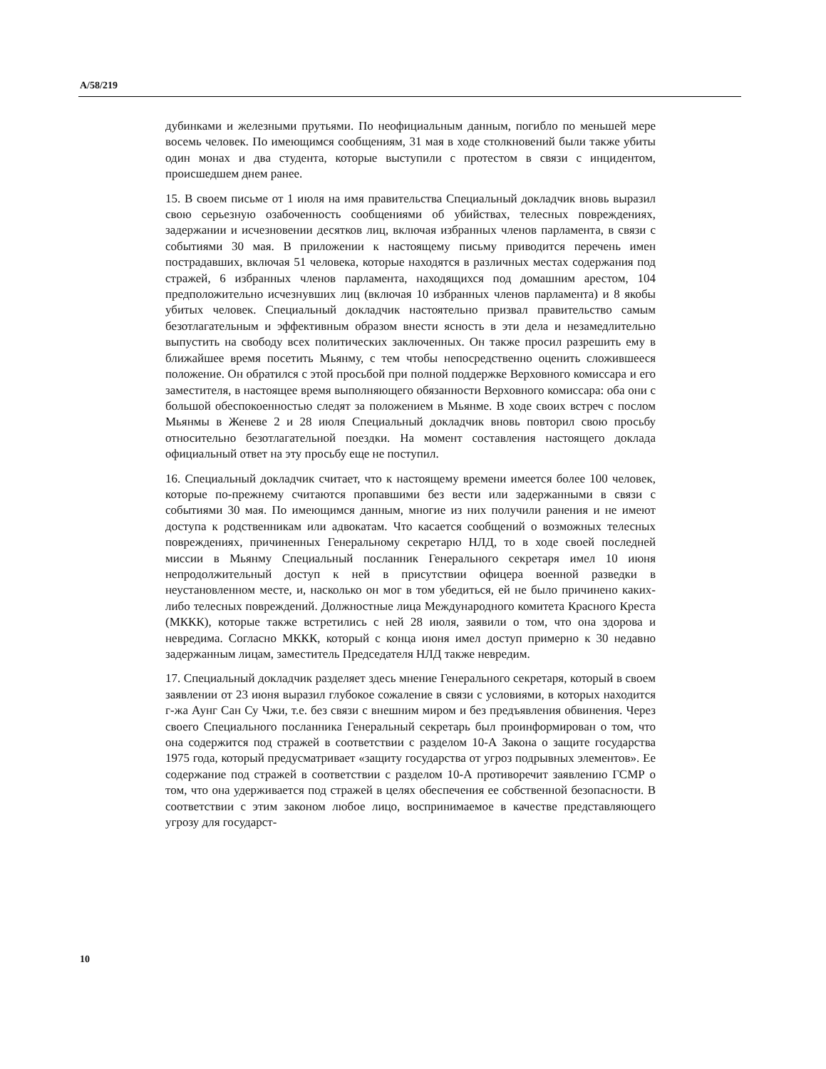A/58/219
дубинками и железными прутьями. По неофициальным данным, погибло по меньшей мере восемь человек. По имеющимся сообщениям, 31 мая в ходе столкновений были также убиты один монах и два студента, которые выступили с протестом в связи с инцидентом, происшедшем днем ранее.
15. В своем письме от 1 июля на имя правительства Специальный докладчик вновь выразил свою серьезную озабоченность сообщениями об убийствах, телесных повреждениях, задержании и исчезновении десятков лиц, включая избранных членов парламента, в связи с событиями 30 мая. В приложении к настоящему письму приводится перечень имен пострадавших, включая 51 человека, которые находятся в различных местах содержания под стражей, 6 избранных членов парламента, находящихся под домашним арестом, 104 предположительно исчезнувших лиц (включая 10 избранных членов парламента) и 8 якобы убитых человек. Специальный докладчик настоятельно призвал правительство самым безотлагательным и эффективным образом внести ясность в эти дела и незамедлительно выпустить на свободу всех политических заключенных. Он также просил разрешить ему в ближайшее время посетить Мьянму, с тем чтобы непосредственно оценить сложившееся положение. Он обратился с этой просьбой при полной поддержке Верховного комиссара и его заместителя, в настоящее время выполняющего обязанности Верховного комиссара: оба они с большой обеспокоенностью следят за положением в Мьянме. В ходе своих встреч с послом Мьянмы в Женеве 2 и 28 июля Специальный докладчик вновь повторил свою просьбу относительно безотлагательной поездки. На момент составления настоящего доклада официальный ответ на эту просьбу еще не поступил.
16. Специальный докладчик считает, что к настоящему времени имеется более 100 человек, которые по-прежнему считаются пропавшими без вести или задержанными в связи с событиями 30 мая. По имеющимся данным, многие из них получили ранения и не имеют доступа к родственникам или адвокатам. Что касается сообщений о возможных телесных повреждениях, причиненных Генеральному секретарю НЛД, то в ходе своей последней миссии в Мьянму Специальный посланник Генерального секретаря имел 10 июня непродолжительный доступ к ней в присутствии офицера военной разведки в неустановленном месте, и, насколько он мог в том убедиться, ей не было причинено каких-либо телесных повреждений. Должностные лица Международного комитета Красного Креста (МККК), которые также встретились с ней 28 июля, заявили о том, что она здорова и невредима. Согласно МККК, который с конца июня имел доступ примерно к 30 недавно задержанным лицам, заместитель Председателя НЛД также невредим.
17. Специальный докладчик разделяет здесь мнение Генерального секретаря, который в своем заявлении от 23 июня выразил глубокое сожаление в связи с условиями, в которых находится г-жа Аунг Сан Су Чжи, т.е. без связи с внешним миром и без предъявления обвинения. Через своего Специального посланника Генеральный секретарь был проинформирован о том, что она содержится под стражей в соответствии с разделом 10-А Закона о защите государства 1975 года, который предусматривает «защиту государства от угроз подрывных элементов». Ее содержание под стражей в соответствии с разделом 10-А противоречит заявлению ГСМР о том, что она удерживается под стражей в целях обеспечения ее собственной безопасности. В соответствии с этим законом любое лицо, воспринимаемое в качестве представляющего угрозу для государст-
10